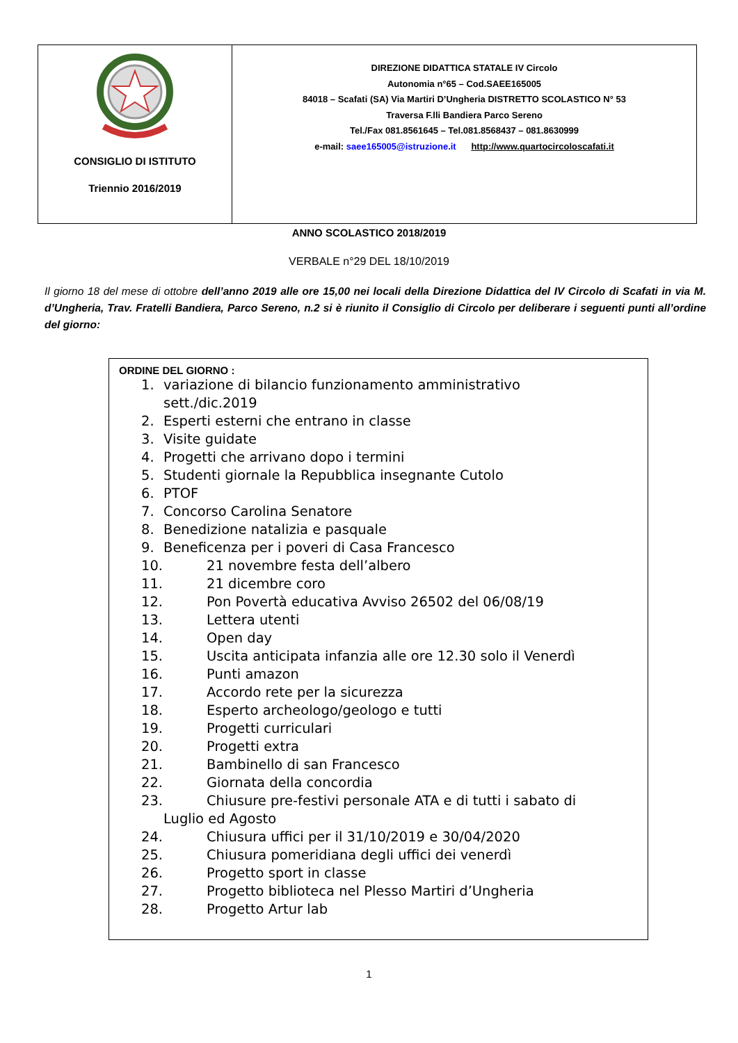| CONSIGLIO DI ISTITUTO Triennio 2016/2019 | DIREZIONE DIDATTICA STATALE IV Circolo Autonomia n°65 – Cod.SAEE165005 84018 – Scafati (SA) Via Martiri D’Ungheria DISTRETTO SCOLASTICO N° 53 Traversa F.lli Bandiera Parco Sereno Tel./Fax 081.8561645 – Tel.081.8568437 – 081.8630999 e-mail: saee165005@istruzione.it http://www.quartocircoloscafati.it |
ANNO SCOLASTICO 2018/2019
VERBALE n°29 DEL 18/10/2019
Il giorno 18 del mese di ottobre dell’anno 2019 alle ore 15,00 nei locali della Direzione Didattica del IV Circolo di Scafati in via M. d’Ungheria, Trav. Fratelli Bandiera, Parco Sereno, n.2 si è riunito il Consiglio di Circolo per deliberare i seguenti punti all’ordine del giorno:
ORDINE DEL GIORNO :
1. variazione di bilancio funzionamento amministrativo
sett./dic.2019
2. Esperti esterni che entrano in classe
3. Visite guidate
4. Progetti che arrivano dopo i termini
5. Studenti giornale la Repubblica insegnante Cutolo
6. PTOF
7. Concorso Carolina Senatore
8. Benedizione natalizia e pasquale
9. Beneficenza per i poveri di Casa Francesco
10. 21 novembre festa dell’albero
11. 21 dicembre coro
12. Pon Povertà educativa Avviso 26502 del 06/08/19
13. Lettera utenti
14. Open day
15. Uscita anticipata infanzia alle ore 12.30 solo il Venerdì
16. Punti amazon
17. Accordo rete per la sicurezza
18. Esperto archeologo/geologo e tutti
19. Progetti curriculari
20. Progetti extra
21. Bambinello di san Francesco
22. Giornata della concordia
23. Chiusure pre-festivi personale ATA e di tutti i sabato di
Luglio ed Agosto
24. Chiusura uffici per il 31/10/2019 e 30/04/2020
25. Chiusura pomeridiana degli uffici dei venerdì
26. Progetto sport in classe
27. Progetto biblioteca nel Plesso Martiri d’Ungheria
28. Progetto Artur lab
1